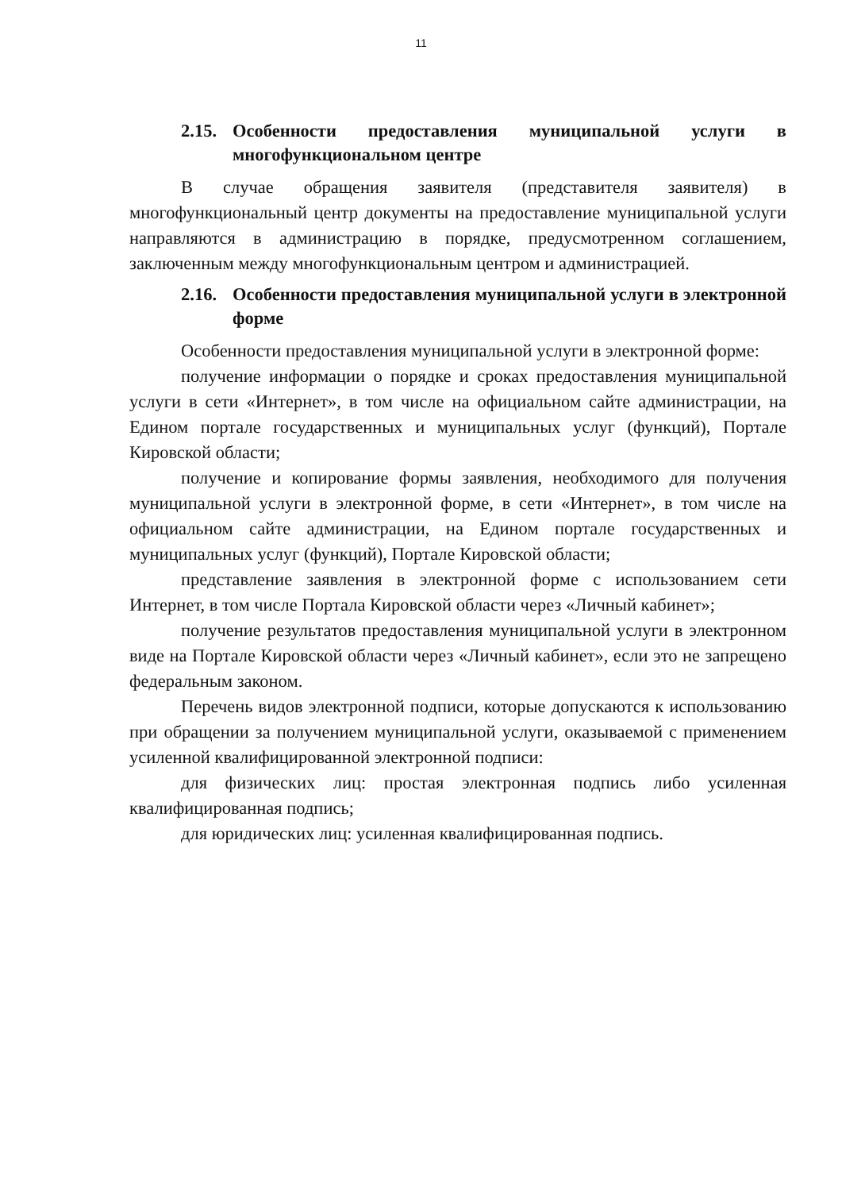11
2.15. Особенности предоставления муниципальной услуги в многофункциональном центре
В случае обращения заявителя (представителя заявителя) в многофункциональный центр документы на предоставление муниципальной услуги направляются в администрацию в порядке, предусмотренном соглашением, заключенным между многофункциональным центром и администрацией.
2.16. Особенности предоставления муниципальной услуги в электронной форме
Особенности предоставления муниципальной услуги в электронной форме:
получение информации о порядке и сроках предоставления муниципальной услуги в сети «Интернет», в том числе на официальном сайте администрации, на Едином портале государственных и муниципальных услуг (функций), Портале Кировской области;
получение и копирование формы заявления, необходимого для получения муниципальной услуги в электронной форме, в сети «Интернет», в том числе на официальном сайте администрации, на Едином портале государственных и муниципальных услуг (функций), Портале Кировской области;
представление заявления в электронной форме с использованием сети Интернет, в том числе Портала Кировской области через «Личный кабинет»;
получение результатов предоставления муниципальной услуги в электронном виде на Портале Кировской области через «Личный кабинет», если это не запрещено федеральным законом.
Перечень видов электронной подписи, которые допускаются к использованию при обращении за получением муниципальной услуги, оказываемой с применением усиленной квалифицированной электронной подписи:
для физических лиц: простая электронная подпись либо усиленная квалифицированная подпись;
для юридических лиц: усиленная квалифицированная подпись.